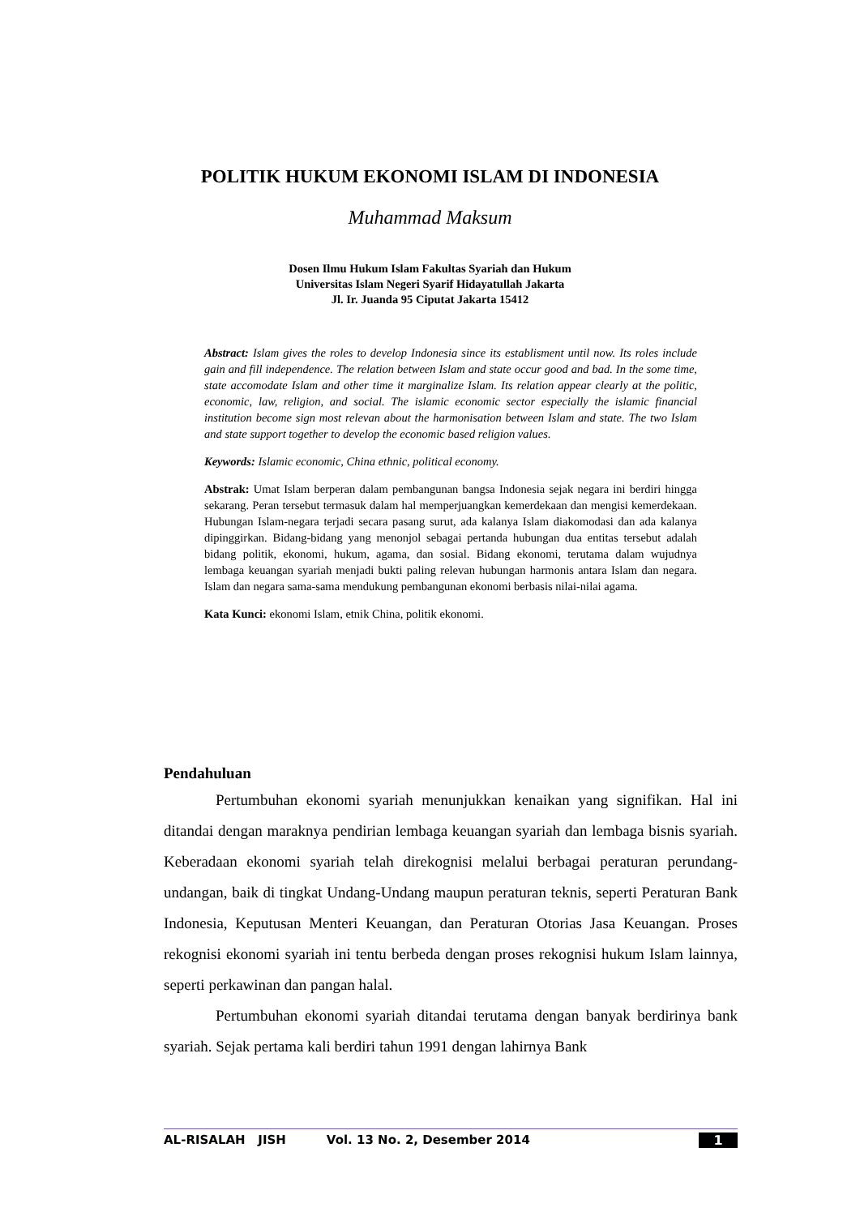POLITIK HUKUM EKONOMI ISLAM DI INDONESIA
Muhammad Maksum
Dosen Ilmu Hukum Islam Fakultas Syariah dan Hukum
Universitas Islam Negeri Syarif Hidayatullah Jakarta
Jl. Ir. Juanda 95 Ciputat Jakarta 15412
Abstract: Islam gives the roles to develop Indonesia since its establisment until now. Its roles include gain and fill independence. The relation between Islam and state occur good and bad. In the some time, state accomodate Islam and other time it marginalize Islam. Its relation appear clearly at the politic, economic, law, religion, and social. The islamic economic sector especially the islamic financial institution become sign most relevan about the harmonisation between Islam and state. The two Islam and state support together to develop the economic based religion values.
Keywords: Islamic economic, China ethnic, political economy.
Abstrak: Umat Islam berperan dalam pembangunan bangsa Indonesia sejak negara ini berdiri hingga sekarang. Peran tersebut termasuk dalam hal memperjuangkan kemerdekaan dan mengisi kemerdekaan. Hubungan Islam-negara terjadi secara pasang surut, ada kalanya Islam diakomodasi dan ada kalanya dipinggirkan. Bidang-bidang yang menonjol sebagai pertanda hubungan dua entitas tersebut adalah bidang politik, ekonomi, hukum, agama, dan sosial. Bidang ekonomi, terutama dalam wujudnya lembaga keuangan syariah menjadi bukti paling relevan hubungan harmonis antara Islam dan negara. Islam dan negara sama-sama mendukung pembangunan ekonomi berbasis nilai-nilai agama.
Kata Kunci: ekonomi Islam, etnik China, politik ekonomi.
Pendahuluan
Pertumbuhan ekonomi syariah menunjukkan kenaikan yang signifikan. Hal ini ditandai dengan maraknya pendirian lembaga keuangan syariah dan lembaga bisnis syariah. Keberadaan ekonomi syariah telah direkognisi melalui berbagai peraturan perundang-undangan, baik di tingkat Undang-Undang maupun peraturan teknis, seperti Peraturan Bank Indonesia, Keputusan Menteri Keuangan, dan Peraturan Otorias Jasa Keuangan. Proses rekognisi ekonomi syariah ini tentu berbeda dengan proses rekognisi hukum Islam lainnya, seperti perkawinan dan pangan halal.
Pertumbuhan ekonomi syariah ditandai terutama dengan banyak berdirinya bank syariah. Sejak pertama kali berdiri tahun 1991 dengan lahirnya Bank
AL-RISALAH JISH Vol. 13 No. 2, Desember 2014 1